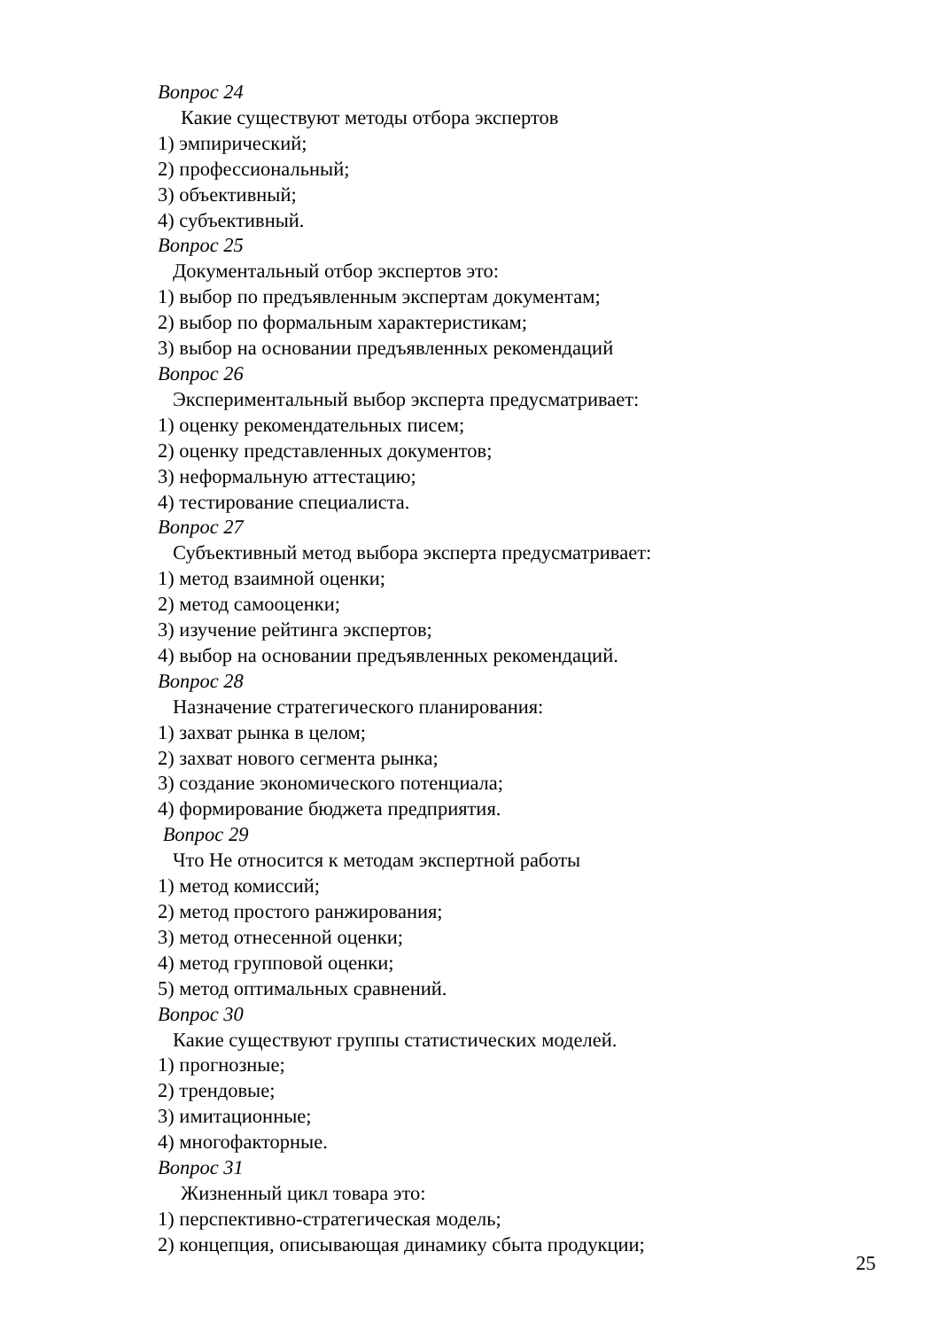Вопрос 24
Какие существуют методы отбора экспертов
1) эмпирический;
2) профессиональный;
3) объективный;
4) субъективный.
Вопрос 25
Документальный отбор экспертов это:
1) выбор по предъявленным экспертам документам;
2) выбор по формальным характеристикам;
3) выбор на основании предъявленных рекомендаций
Вопрос 26
Экспериментальный выбор эксперта предусматривает:
1) оценку рекомендательных писем;
2) оценку представленных документов;
3) неформальную аттестацию;
4) тестирование специалиста.
Вопрос 27
Субъективный метод выбора эксперта предусматривает:
1) метод взаимной оценки;
2) метод самооценки;
3) изучение рейтинга экспертов;
4) выбор на основании предъявленных рекомендаций.
Вопрос 28
Назначение стратегического планирования:
1) захват рынка в целом;
2) захват нового сегмента рынка;
3) создание экономического потенциала;
4) формирование бюджета предприятия.
Вопрос 29
Что Не относится к методам экспертной работы
1) метод комиссий;
2) метод простого ранжирования;
3) метод отнесенной оценки;
4) метод групповой оценки;
5) метод оптимальных сравнений.
Вопрос 30
Какие существуют группы статистических моделей.
1) прогнозные;
2) трендовые;
3) имитационные;
4) многофакторные.
Вопрос 31
Жизненный цикл товара это:
1) перспективно-стратегическая модель;
2) концепция, описывающая динамику сбыта продукции;
25